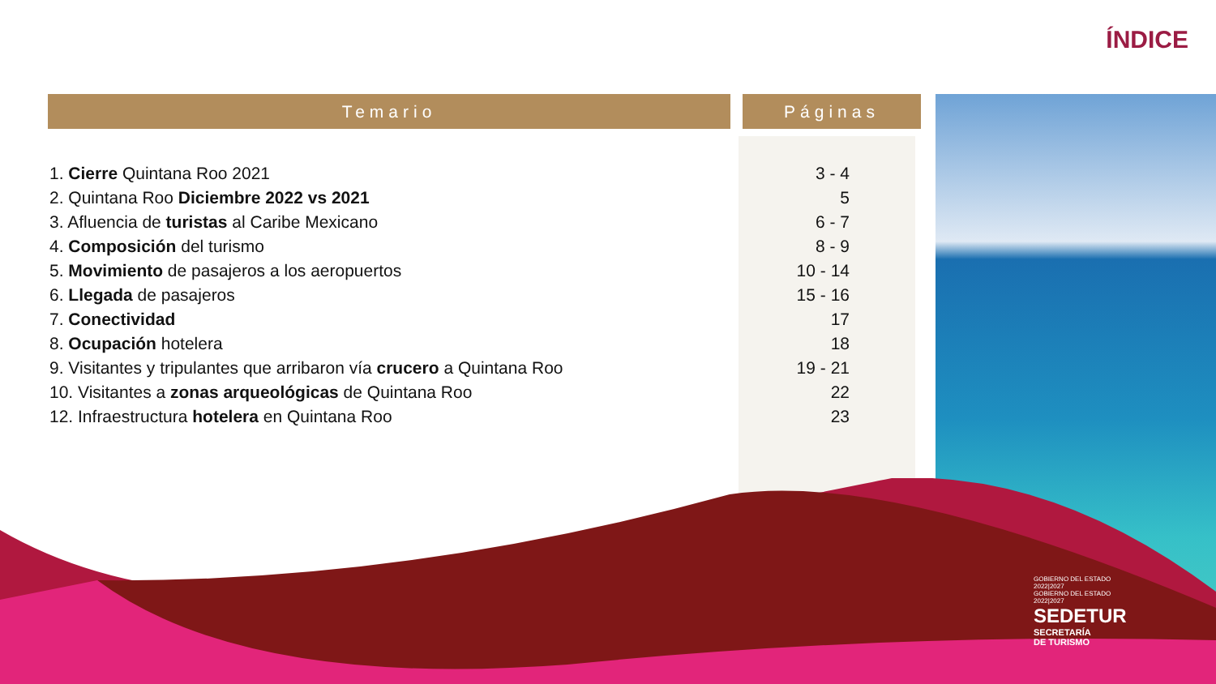ÍNDICE
| Temario | | Páginas |
| --- | --- | --- |
| 1. Cierre Quintana Roo 2021 | | 3 - 4 |
| 2. Quintana Roo Diciembre 2022 vs 2021 | | 5 |
| 3. Afluencia de turistas al Caribe Mexicano | | 6 - 7 |
| 4. Composición del turismo | | 8 - 9 |
| 5. Movimiento de pasajeros a los aeropuertos | | 10 - 14 |
| 6. Llegada de pasajeros | | 15 - 16 |
| 7. Conectividad | | 17 |
| 8. Ocupación hotelera | | 18 |
| 9. Visitantes y tripulantes que arribaron vía crucero a Quintana Roo | | 19 - 21 |
| 10. Visitantes a zonas arqueológicas de Quintana Roo | | 22 |
| 12. Infraestructura hotelera en Quintana Roo | | 23 |
GOBIERNO DEL ESTADO
2022|2027
GOBIERNO DEL ESTADO
2022|2027
SEDETUR
SECRETARÍA
DE TURISMO